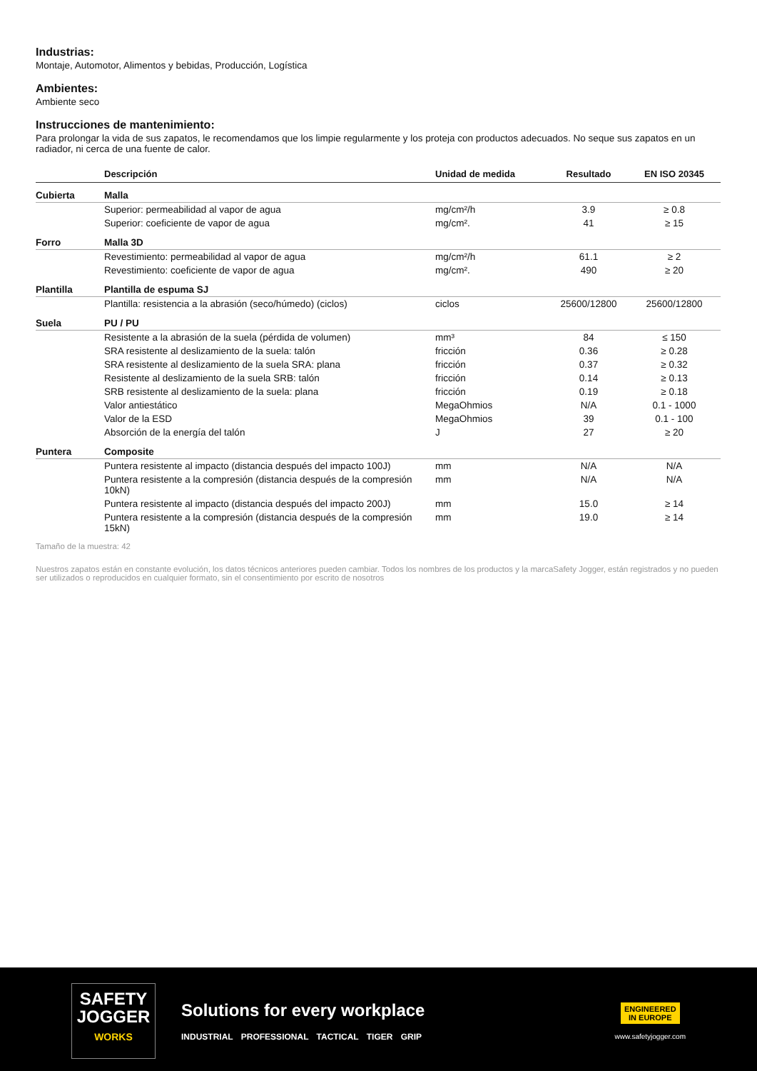Industrias:
Montaje, Automotor, Alimentos y bebidas, Producción, Logística
Ambientes:
Ambiente seco
Instrucciones de mantenimiento:
Para prolongar la vida de sus zapatos, le recomendamos que los limpie regularmente y los proteja con productos adecuados. No seque sus zapatos en un radiador, ni cerca de una fuente de calor.
| | Descripción | Unidad de medida | Resultado | EN ISO 20345 |
| --- | --- | --- | --- | --- |
| Cubierta | Malla | | | |
| | Superior: permeabilidad al vapor de agua | mg/cm²/h | 3.9 | ≥ 0.8 |
| | Superior: coeficiente de vapor de agua | mg/cm². | 41 | ≥ 15 |
| Forro | Malla 3D | | | |
| | Revestimiento: permeabilidad al vapor de agua | mg/cm²/h | 61.1 | ≥ 2 |
| | Revestimiento: coeficiente de vapor de agua | mg/cm². | 490 | ≥ 20 |
| Plantilla | Plantilla de espuma SJ | | | |
| | Plantilla: resistencia a la abrasión (seco/húmedo) (ciclos) | ciclos | 25600/12800 | 25600/12800 |
| Suela | PU / PU | | | |
| | Resistente a la abrasión de la suela (pérdida de volumen) | mm³ | 84 | ≤ 150 |
| | SRA resistente al deslizamiento de la suela: talón | fricción | 0.36 | ≥ 0.28 |
| | SRA resistente al deslizamiento de la suela SRA: plana | fricción | 0.37 | ≥ 0.32 |
| | Resistente al deslizamiento de la suela SRB: talón | fricción | 0.14 | ≥ 0.13 |
| | SRB resistente al deslizamiento de la suela: plana | fricción | 0.19 | ≥ 0.18 |
| | Valor antiestático | MegaOhmios | N/A | 0.1 - 1000 |
| | Valor de la ESD | MegaOhmios | 39 | 0.1 - 100 |
| | Absorción de la energía del talón | J | 27 | ≥ 20 |
| Puntera | Composite | | | |
| | Puntera resistente al impacto (distancia después del impacto 100J) | mm | N/A | N/A |
| | Puntera resistente a la compresión (distancia después de la compresión 10kN) | mm | N/A | N/A |
| | Puntera resistente al impacto (distancia después del impacto 200J) | mm | 15.0 | ≥ 14 |
| | Puntera resistente a la compresión (distancia después de la compresión 15kN) | mm | 19.0 | ≥ 14 |
Tamaño de la muestra: 42
Nuestros zapatos están en constante evolución, los datos técnicos anteriores pueden cambiar. Todos los nombres de los productos y la marcaSafety Jogger, están registrados y no pueden ser utilizados o reproducidos en cualquier formato, sin el consentimiento por escrito de nosotros
SAFETY
JOGGER
WORKS
Solutions for every workplace
INDUSTRIAL PROFESSIONAL TACTICAL TIGER GRIP
ENGINEERED
IN EUROPE
www.safetyjogger.com